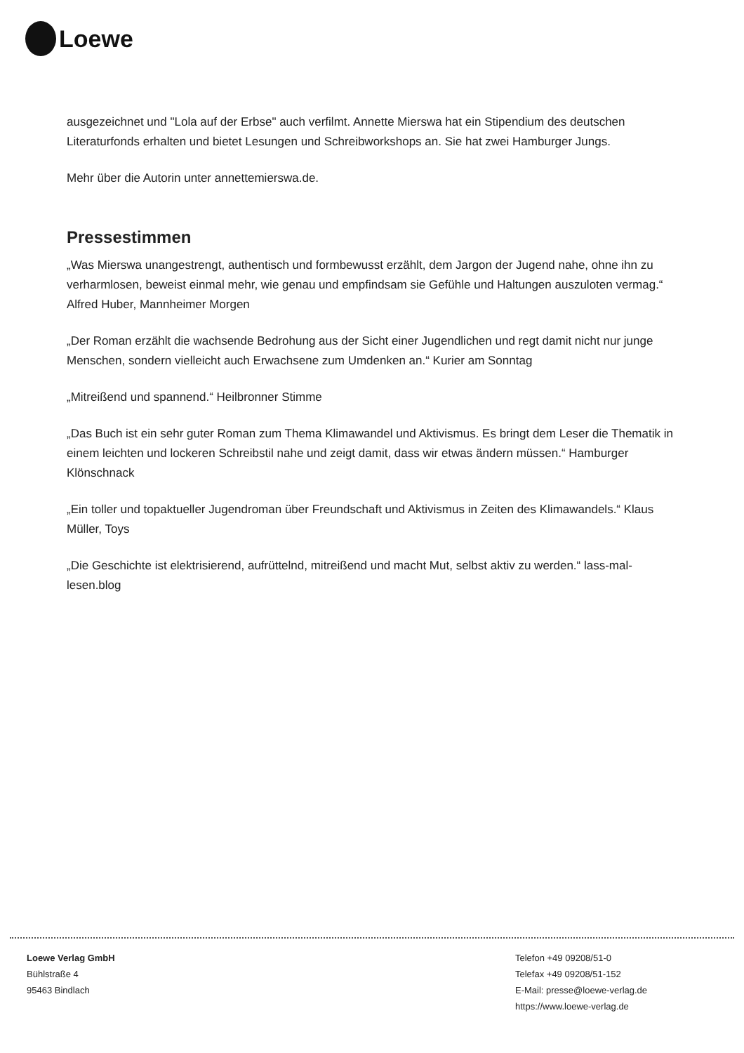Loewe
ausgezeichnet und "Lola auf der Erbse" auch verfilmt. Annette Mierswa hat ein Stipendium des deutschen Literaturfonds erhalten und bietet Lesungen und Schreibworkshops an. Sie hat zwei Hamburger Jungs.
Mehr über die Autorin unter annettemierswa.de.
Pressestimmen
„Was Mierswa unangestrengt, authentisch und formbewusst erzählt, dem Jargon der Jugend nahe, ohne ihn zu verharmlosen, beweist einmal mehr, wie genau und empfindsam sie Gefühle und Haltungen auszuloten vermag.“ Alfred Huber, Mannheimer Morgen
„Der Roman erzählt die wachsende Bedrohung aus der Sicht einer Jugendlichen und regt damit nicht nur junge Menschen, sondern vielleicht auch Erwachsene zum Umdenken an.“ Kurier am Sonntag
„Mitreißend und spannend.“ Heilbronner Stimme
„Das Buch ist ein sehr guter Roman zum Thema Klimawandel und Aktivismus. Es bringt dem Leser die Thematik in einem leichten und lockeren Schreibstil nahe und zeigt damit, dass wir etwas ändern müssen.“ Hamburger Klönschnack
„Ein toller und topaktueller Jugendroman über Freundschaft und Aktivismus in Zeiten des Klimawandels.“ Klaus Müller, Toys
„Die Geschichte ist elektrisierend, aufrüttelnd, mitreißend und macht Mut, selbst aktiv zu werden.“ lass-mal-lesen.blog
Loewe Verlag GmbH
Bühlstraße 4
95463 Bindlach
Telefon +49 09208/51-0
Telefax +49 09208/51-152
E-Mail: presse@loewe-verlag.de
https://www.loewe-verlag.de